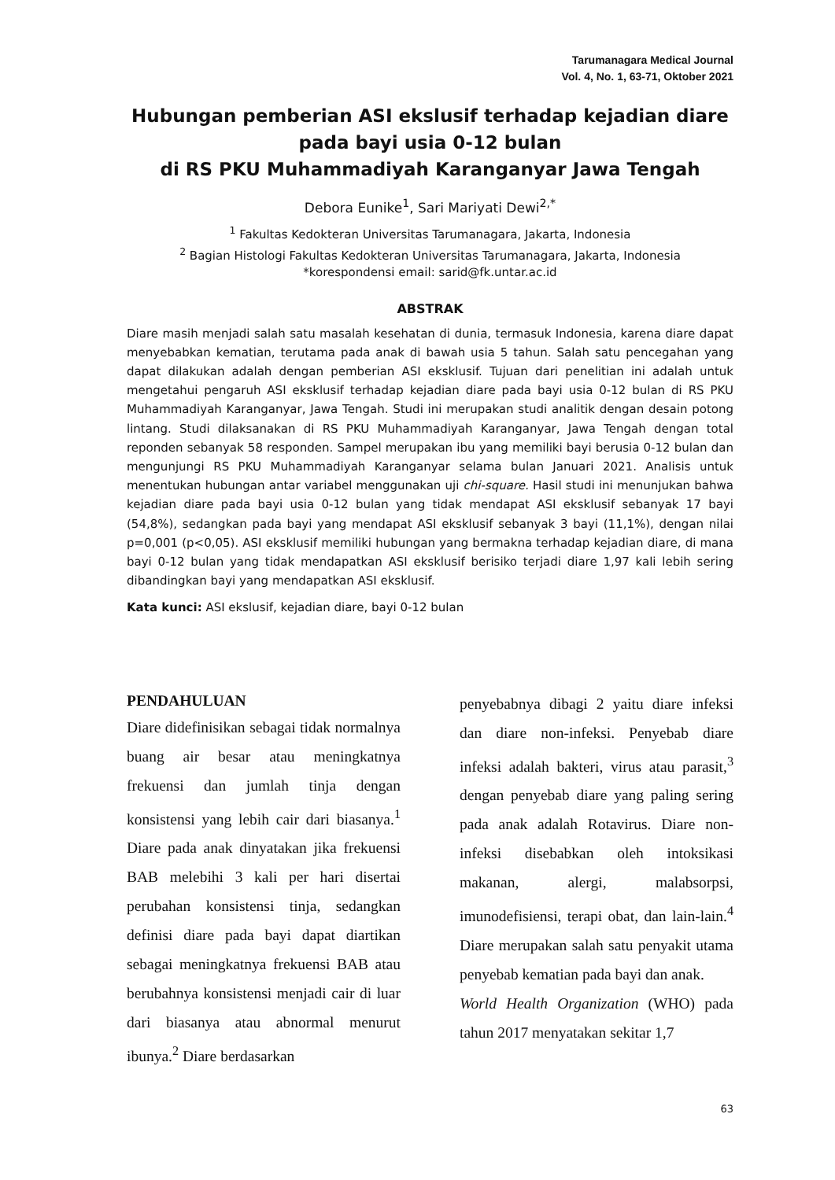Tarumanagara Medical Journal
Vol. 4, No. 1, 63-71, Oktober 2021
Hubungan pemberian ASI ekslusif terhadap kejadian diare pada bayi usia 0-12 bulan
di RS PKU Muhammadiyah Karanganyar Jawa Tengah
Debora Eunike<sup>1</sup>, Sari Mariyati Dewi<sup>2,*</sup>
<sup>1</sup> Fakultas Kedokteran Universitas Tarumanagara, Jakarta, Indonesia
<sup>2</sup> Bagian Histologi Fakultas Kedokteran Universitas Tarumanagara, Jakarta, Indonesia
*korespondensi email: sarid@fk.untar.ac.id
ABSTRAK
Diare masih menjadi salah satu masalah kesehatan di dunia, termasuk Indonesia, karena diare dapat menyebabkan kematian, terutama pada anak di bawah usia 5 tahun. Salah satu pencegahan yang dapat dilakukan adalah dengan pemberian ASI eksklusif. Tujuan dari penelitian ini adalah untuk mengetahui pengaruh ASI eksklusif terhadap kejadian diare pada bayi usia 0-12 bulan di RS PKU Muhammadiyah Karanganyar, Jawa Tengah. Studi ini merupakan studi analitik dengan desain potong lintang. Studi dilaksanakan di RS PKU Muhammadiyah Karanganyar, Jawa Tengah dengan total reponden sebanyak 58 responden. Sampel merupakan ibu yang memiliki bayi berusia 0-12 bulan dan mengunjungi RS PKU Muhammadiyah Karanganyar selama bulan Januari 2021. Analisis untuk menentukan hubungan antar variabel menggunakan uji chi-square. Hasil studi ini menunjukan bahwa kejadian diare pada bayi usia 0-12 bulan yang tidak mendapat ASI eksklusif sebanyak 17 bayi (54,8%), sedangkan pada bayi yang mendapat ASI eksklusif sebanyak 3 bayi (11,1%), dengan nilai p=0,001 (p<0,05). ASI eksklusif memiliki hubungan yang bermakna terhadap kejadian diare, di mana bayi 0-12 bulan yang tidak mendapatkan ASI eksklusif berisiko terjadi diare 1,97 kali lebih sering dibandingkan bayi yang mendapatkan ASI eksklusif.
Kata kunci: ASI ekslusif, kejadian diare, bayi 0-12 bulan
PENDAHULUAN
Diare didefinisikan sebagai tidak normalnya buang air besar atau meningkatnya frekuensi dan jumlah tinja dengan konsistensi yang lebih cair dari biasanya.<sup>1</sup> Diare pada anak dinyatakan jika frekuensi BAB melebihi 3 kali per hari disertai perubahan konsistensi tinja, sedangkan definisi diare pada bayi dapat diartikan sebagai meningkatnya frekuensi BAB atau berubahnya konsistensi menjadi cair di luar dari biasanya atau abnormal menurut ibunya.<sup>2</sup> Diare berdasarkan
penyebabnya dibagi 2 yaitu diare infeksi dan diare non-infeksi. Penyebab diare infeksi adalah bakteri, virus atau parasit,<sup>3</sup> dengan penyebab diare yang paling sering pada anak adalah Rotavirus. Diare non-infeksi disebabkan oleh intoksikasi makanan, alergi, malabsorpsi, imunodefisiensi, terapi obat, dan lain-lain.<sup>4</sup> Diare merupakan salah satu penyakit utama penyebab kematian pada bayi dan anak.
World Health Organization (WHO) pada tahun 2017 menyatakan sekitar 1,7
63